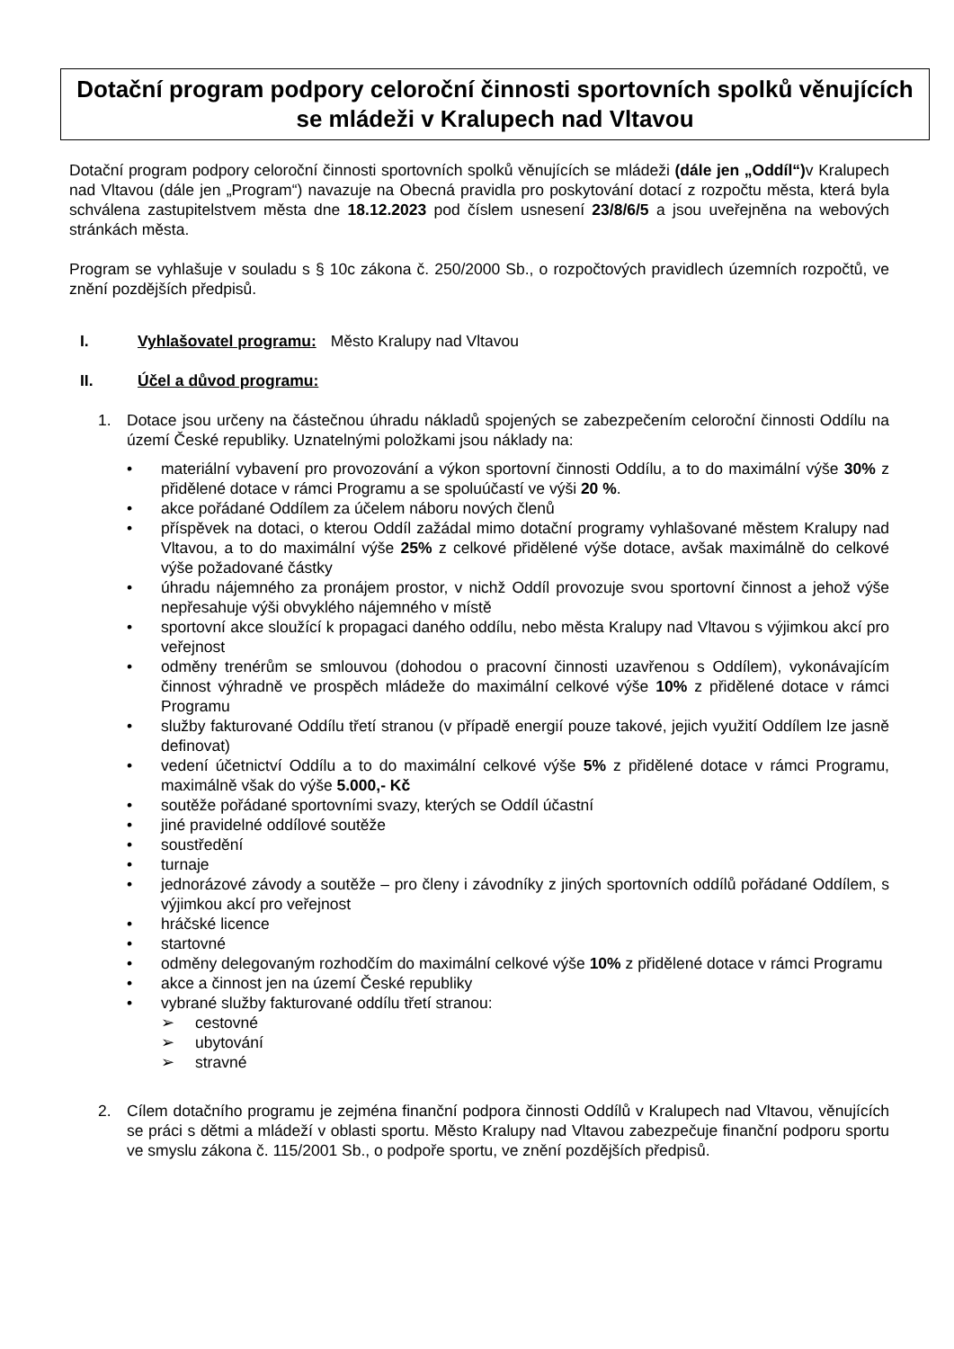Dotační program podpory celoroční činnosti sportovních spolků věnujících se mládeži v Kralupech nad Vltavou
Dotační program podpory celoroční činnosti sportovních spolků věnujících se mládeži (dále jen „Oddíl“) v Kralupech nad Vltavou (dále jen „Program“) navazuje na Obecná pravidla pro poskytování dotací z rozpočtu města, která byla schválena zastupitelstvem města dne 18.12.2023 pod číslem usnesení 23/8/6/5 a jsou uveřejněna na webových stránkách města.
Program se vyhlašuje v souladu s § 10c zákona č. 250/2000 Sb., o rozpočtových pravidlech územních rozpočtů, ve znění pozdějších předpisů.
I. Vyhlašovatel programu: Město Kralupy nad Vltavou
II. Účel a důvod programu:
1. Dotace jsou určeny na částečnou úhradu nákladů spojených se zabezpečením celoroční činnosti Oddílu na území České republiky. Uznatelnými položkami jsou náklady na:
• materiální vybavení pro provozování a výkon sportovní činnosti Oddílu, a to do maximální výše 30% z přidělené dotace v rámci Programu a se spoluúčastí ve výši 20 %.
• akce pořádané Oddílem za účelem náboru nových členů
• příspěvek na dotaci, o kterou Oddíl zažádal mimo dotační programy vyhlašované městem Kralupy nad Vltavou, a to do maximální výše 25% z celkové přidělené výše dotace, avšak maximálně do celkové výše požadované částky
• úhradu nájemného za pronájem prostor, v nichž Oddíl provozuje svou sportovní činnost a jehož výše nepřesahuje výši obvyklého nájemného v místě
• sportovní akce sloužící k propagaci daného oddílu, nebo města Kralupy nad Vltavou s výjimkou akcí pro veřejnost
• odměny trenérům se smlouvou (dohodou o pracovní činnosti uzavřenou s Oddílem), vykonávajícím činnost výhradně ve prospěch mládeže do maximální celkové výše 10% z přidělené dotace v rámci Programu
• služby fakturované Oddílu třetí stranou (v případě energií pouze takové, jejich využití Oddílem lze jasně definovat)
• vedení účetnictví Oddílu a to do maximální celkové výše 5% z přidělené dotace v rámci Programu, maximálně však do výše 5.000,- Kč
• soutěže pořádané sportovními svazy, kterých se Oddíl účastní
• jiné pravidelné oddílové soutěže
• soustředění
• turnaje
• jednorázové závody a soutěže – pro členy i závodníky z jiných sportovních oddílů pořádané Oddílem, s výjimkou akcí pro veřejnost
• hráčské licence
• startovné
• odměny delegovaným rozhodčím do maximální celkové výše 10% z přidělené dotace v rámci Programu
• akce a činnost jen na území České republiky
• vybrané služby fakturované oddílu třetí stranou:
➢ cestovné
➢ ubytování
➢ stravné
2. Cílem dotačního programu je zejména finanční podpora činnosti Oddílů v Kralupech nad Vltavou, věnujících se práci s dětmi a mládeží v oblasti sportu. Město Kralupy nad Vltavou zabezpečuje finanční podporu sportu ve smyslu zákona č. 115/2001 Sb., o podpoře sportu, ve znění pozdějších předpisů.